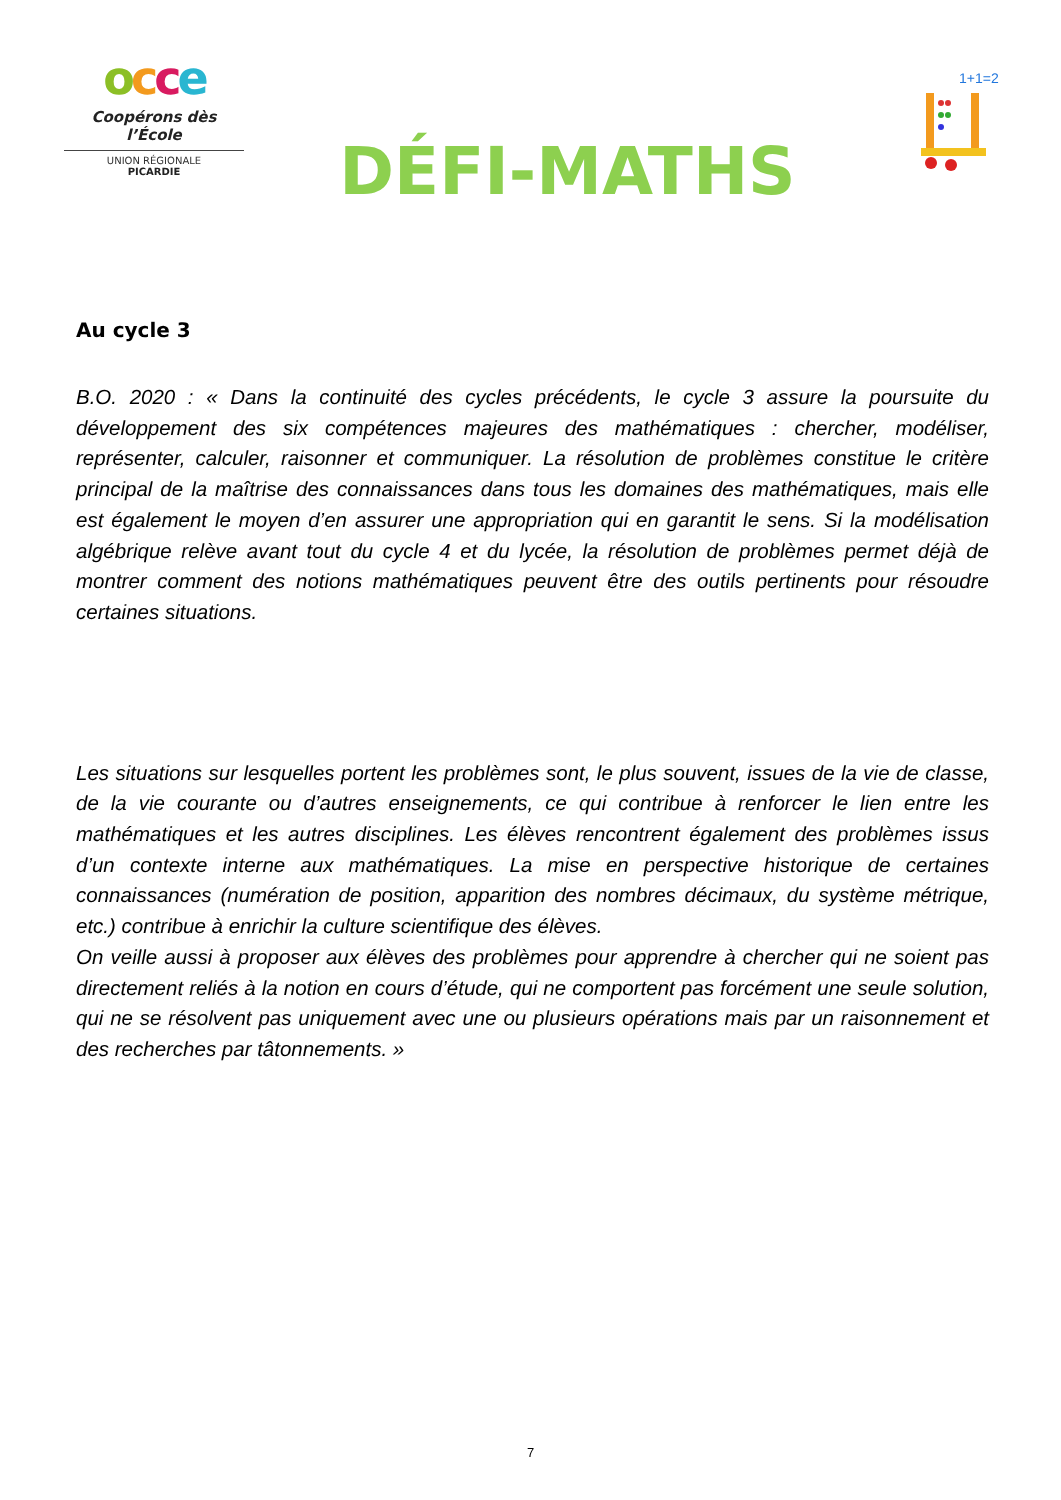occe
Coopérons dès l’École
UNION RÉGIONALE
PICARDIE
DÉFI-MATHS
1+1=2
Au cycle 3
B.O. 2020 : « Dans la continuité des cycles précédents, le cycle 3 assure la poursuite du développement des six compétences majeures des mathématiques : chercher, modéliser, représenter, calculer, raisonner et communiquer. La résolution de problèmes constitue le critère principal de la maîtrise des connaissances dans tous les domaines des mathématiques, mais elle est également le moyen d’en assurer une appropriation qui en garantit le sens. Si la modélisation algébrique relève avant tout du cycle 4 et du lycée, la résolution de problèmes permet déjà de montrer comment des notions mathématiques peuvent être des outils pertinents pour résoudre certaines situations.
Les situations sur lesquelles portent les problèmes sont, le plus souvent, issues de la vie de classe, de la vie courante ou d’autres enseignements, ce qui contribue à renforcer le lien entre les mathématiques et les autres disciplines. Les élèves rencontrent également des problèmes issus d’un contexte interne aux mathématiques. La mise en perspective historique de certaines connaissances (numération de position, apparition des nombres décimaux, du système métrique, etc.) contribue à enrichir la culture scientifique des élèves.
On veille aussi à proposer aux élèves des problèmes pour apprendre à chercher qui ne soient pas directement reliés à la notion en cours d’étude, qui ne comportent pas forcément une seule solution, qui ne se résolvent pas uniquement avec une ou plusieurs opérations mais par un raisonnement et des recherches par tâtonnements. »
7